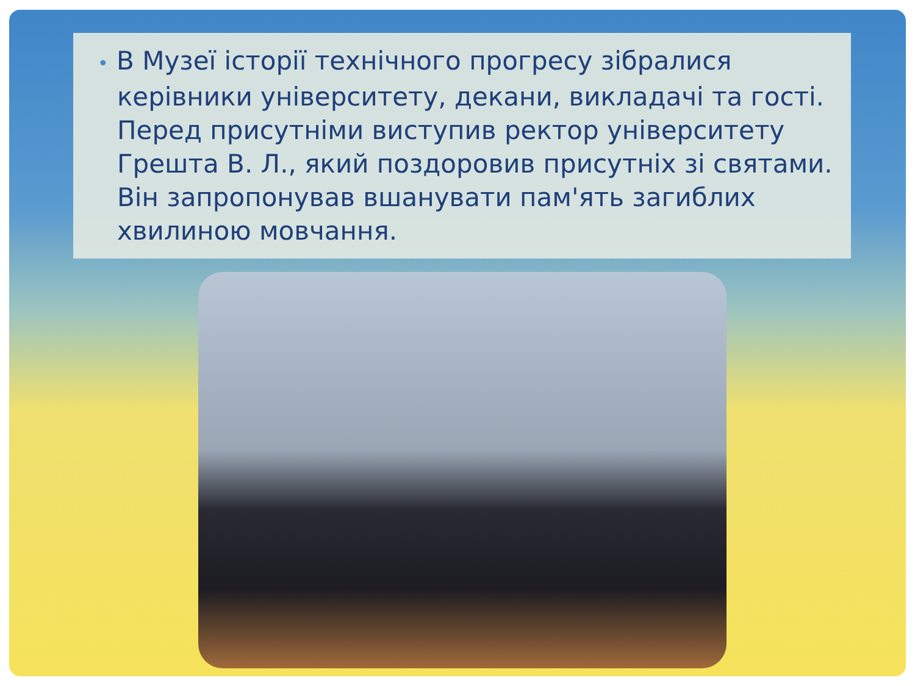• В Музеї історії технічного прогресу зібралися керівники університету, декани, викладачі та гості. Перед присутніми виступив ректор університету Грешта В. Л., який поздоровив присутніх зі святами. Він запропонував вшанувати пам'ять загиблих хвилиною мовчання.